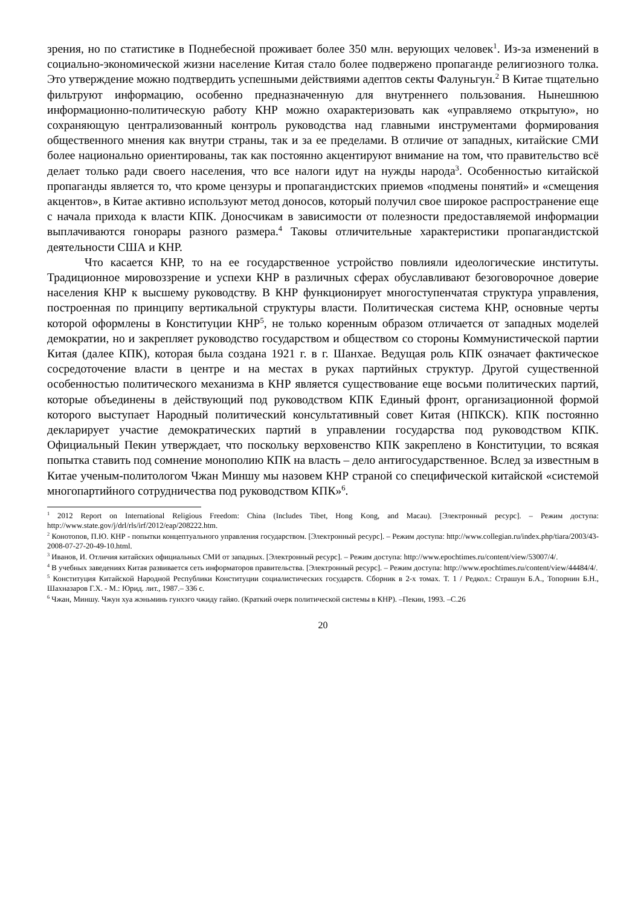зрения, но по статистике в Поднебесной проживает более 350 млн. верующих человек<sup>1</sup>. Из-за изменений в социально-экономической жизни население Китая стало более подвержено пропаганде религиозного толка. Это утверждение можно подтвердить успешными действиями адептов секты Фалуньгун.<sup>2</sup> В Китае тщательно фильтруют информацию, особенно предназначенную для внутреннего пользования. Нынешнюю информационно-политическую работу КНР можно охарактеризовать как «управляемо открытую», но сохраняющую централизованный контроль руководства над главными инструментами формирования общественного мнения как внутри страны, так и за ее пределами. В отличие от западных, китайские СМИ более национально ориентированы, так как постоянно акцентируют внимание на том, что правительство всё делает только ради своего населения, что все налоги идут на нужды народа<sup>3</sup>. Особенностью китайской пропаганды является то, что кроме цензуры и пропагандистских приемов «подмены понятий» и «смещения акцентов», в Китае активно используют метод доносов, который получил свое широкое распространение еще с начала прихода к власти КПК. Доносчикам в зависимости от полезности предоставляемой информации выплачиваются гонорары разного размера.<sup>4</sup> Таковы отличительные характеристики пропагандистской деятельности США и КНР.
Что касается КНР, то на ее государственное устройство повлияли идеологические институты. Традиционное мировоззрение и успехи КНР в различных сферах обуславливают безоговорочное доверие населения КНР к высшему руководству. В КНР функционирует многоступенчатая структура управления, построенная по принципу вертикальной структуры власти. Политическая система КНР, основные черты которой оформлены в Конституции КНР<sup>5</sup>, не только коренным образом отличается от западных моделей демократии, но и закрепляет руководство государством и обществом со стороны Коммунистической партии Китая (далее КПК), которая была создана 1921 г. в г. Шанхае. Ведущая роль КПК означает фактическое сосредоточение власти в центре и на местах в руках партийных структур. Другой существенной особенностью политического механизма в КНР является существование еще восьми политических партий, которые объединены в действующий под руководством КПК Единый фронт, организационной формой которого выступает Народный политический консультативный совет Китая (НПКСК). КПК постоянно декларирует участие демократических партий в управлении государства под руководством КПК. Официальный Пекин утверждает, что поскольку верховенство КПК закреплено в Конституции, то всякая попытка ставить под сомнение монополию КПК на власть – дело антигосударственное. Вслед за известным в Китае ученым-политологом Чжан Миншу мы назовем КНР страной со специфической китайской «системой многопартийного сотрудничества под руководством КПК»<sup>6</sup>.
<sup>1</sup> 2012 Report on International Religious Freedom: China (Includes Tibet, Hong Kong, and Macau). [Электронный ресурс]. – Режим доступа: http://www.state.gov/j/drl/rls/irf/2012/eap/208222.htm.
<sup>2</sup> Конотопов, П.Ю. КНР - попытки концептуального управления государством. [Электронный ресурс]. – Режим доступа: http://www.collegian.ru/index.php/tiara/2003/43-2008-07-27-20-49-10.html.
<sup>3</sup> Иванов, И. Отличия китайских официальных СМИ от западных. [Электронный ресурс]. – Режим доступа: http://www.epochtimes.ru/content/view/53007/4/.
<sup>4</sup> В учебных заведениях Китая развивается сеть информаторов правительства. [Электронный ресурс]. – Режим доступа: http://www.epochtimes.ru/content/view/44484/4/.
<sup>5</sup> Конституция Китайской Народной Республики Конституции социалистических государств. Сборник в 2-х томах. Т. 1 / Редкол.: Страшун Б.А., Топорнин Б.Н., Шахназаров Г.Х. - М.: Юрид. лит., 1987.– 336 с.
<sup>6</sup> Чжан, Миншу. Чжун хуа жэньминь гунхэго чжиду гайяо. (Краткий очерк политической системы в КНР). –Пекин, 1993. –С.26
20